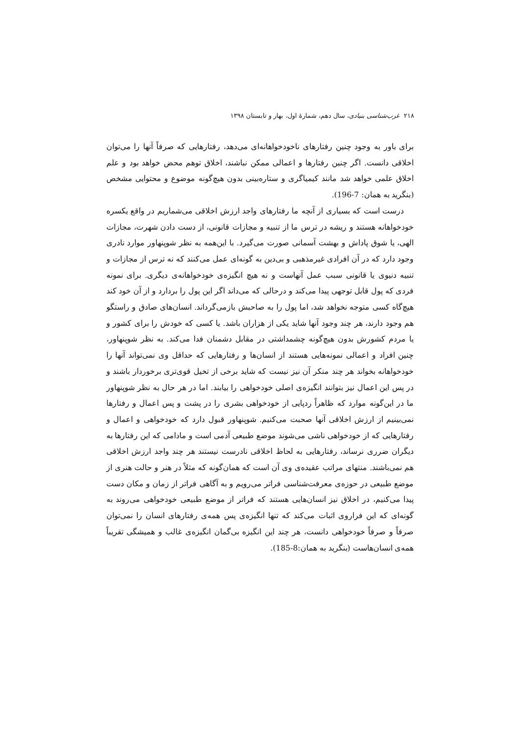۲۱۸ غرب‌شناسی بنیادی، سال دهم، شمارهٔ اول، بهار و تابستان ۱۳۹۸
برای باور به وجود چنین رفتارهای ناخودخواهانه‌ای می‌دهد، رفتارهایی که صرفاً آنها را می‌توان اخلاقی دانست. اگر چنین رفتارها و اعمالی ممکن نباشند، اخلاق توهم محض خواهد بود و علم اخلاق علمی خواهد شد مانند کیمیاگری و ستاره‌بینی بدون هیچ‌گونه موضوع و محتوایی مشخص (بنگرید به همان: 7-196).
درست است که بسیاری از آنچه ما رفتارهای واجد ارزش اخلاقی می‌شماریم در واقع یکسره خودخواهانه هستند و ریشه در ترس ما از تنبیه و مجازات قانونی، از دست دادن شهرت، مجازات الهی، یا شوق پاداش و بهشت آسمانی صورت می‌گیرد. با این‌همه به نظر شوپنهاور موارد نادری وجود دارد که در آن افرادی غیرمذهبی و بی‌دین به گونه‌ای عمل می‌کنند که نه ترس از مجازات و تنبیه دنیوی یا قانونی سبب عمل آنهاست و نه هیچ انگیزه‌ی خودخواهانه‌ی دیگری. برای نمونه فردی که پول قابل توجهی پیدا می‌کند و درحالی که می‌داند اگر این پول را بردارد و از آن خود کند هیچ‌گاه کسی متوجه نخواهد شد، اما پول را به صاحبش بازمی‌گرداند. انسان‌های صادق و راستگو هم وجود دارند، هر چند وجود آنها شاید یکی از هزاران باشد. یا کسی که خودش را برای کشور و یا مردم کشورش بدون هیچ‌گونه چشمداشتی در مقابل دشمنان فدا می‌کند. به نظر شوپنهاور، چنین افراد و اعمالی نمونه‌هایی هستند از انسان‌ها و رفتارهایی که حداقل وی نمی‌تواند آنها را خودخواهانه بخواند هر چند منکر آن نیز نیست که شاید برخی از تخیل قوی‌تری برخوردار باشند و در پس این اعمال نیز بتوانند انگیزه‌ی اصلی خودخواهی را بیابند. اما در هر حال به نظر شوپنهاور ما در این‌گونه موارد که ظاهراً ردپایی از خودخواهی بشری را در پشت و پس اعمال و رفتارها نمی‌بینیم از ارزش اخلاقی آنها صحبت می‌کنیم. شوپنهاور قبول دارد که خودخواهی و اعمال و رفتارهایی که از خودخواهی ناشی می‌شوند موضع طبیعی آدمی است و مادامی که این رفتارها به دیگران ضرری نرساند، رفتارهایی به لحاظ اخلاقی نادرست نیستند هر چند واجد ارزش اخلاقی هم نمی‌باشند. منتهای مراتب عقیده‌ی وی آن است که همان‌گونه که مثلاً در هنر و حالت هنری از موضع طبیعی در حوزه‌ی معرفت‌شناسی فراتر می‌رویم و به آگاهی فراتر از زمان و مکان دست پیدا می‌کنیم، در اخلاق نیز انسان‌هایی هستند که فراتر از موضع طبیعی خودخواهی می‌روند به گونه‌ای که این فراروی اثبات می‌کند که تنها انگیزه‌ی پس همه‌ی رفتارهای انسان را نمی‌توان صرفاً و صرفاً خودخواهی دانست، هر چند این انگیزه بی‌گمان انگیزه‌ی غالب و همیشگی تقریباً همه‌ی انسان‌هاست (بنگرید به همان:8-185).